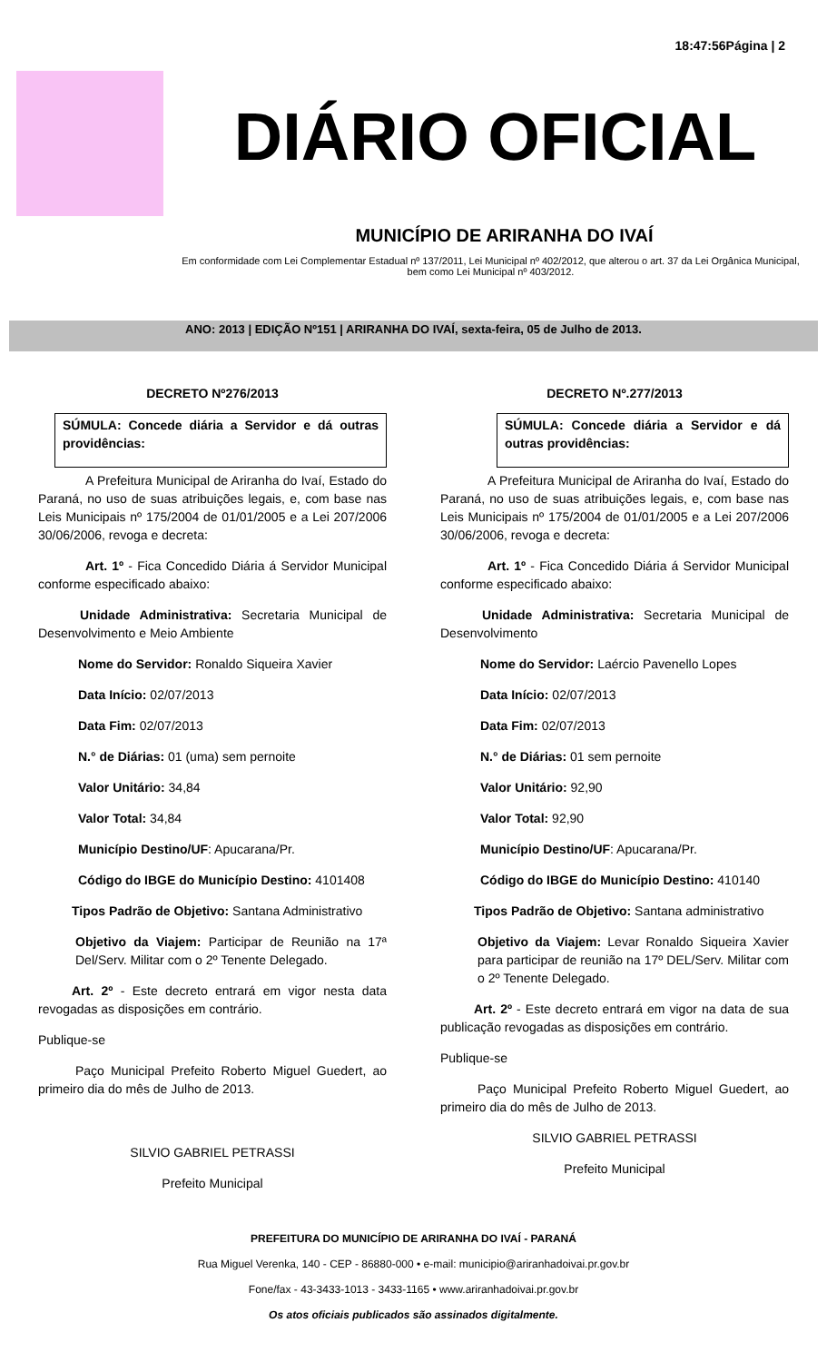18:47:56Página | 2
DIÁRIO OFICIAL
MUNICÍPIO DE ARIRANHA DO IVAÍ
Em conformidade com Lei Complementar Estadual nº 137/2011, Lei Municipal nº 402/2012, que alterou o art. 37 da Lei Orgânica Municipal, bem como Lei Municipal nº 403/2012.
ANO: 2013 | EDIÇÃO Nº151 | ARIRANHA DO IVAÍ, sexta-feira, 05 de Julho de 2013.
DECRETO Nº276/2013
SÚMULA: Concede diária a Servidor e dá outras providências:
A Prefeitura Municipal de Ariranha do Ivaí, Estado do Paraná, no uso de suas atribuições legais, e, com base nas Leis Municipais nº 175/2004 de 01/01/2005 e a Lei 207/2006 30/06/2006, revoga e decreta:
Art. 1º - Fica Concedido Diária á Servidor Municipal conforme especificado abaixo:
Unidade Administrativa: Secretaria Municipal de Desenvolvimento e Meio Ambiente
Nome do Servidor: Ronaldo Siqueira Xavier
Data Início: 02/07/2013
Data Fim: 02/07/2013
N.° de Diárias: 01 (uma) sem pernoite
Valor Unitário: 34,84
Valor Total: 34,84
Município Destino/UF: Apucarana/Pr.
Código do IBGE do Município Destino: 4101408
Tipos Padrão de Objetivo: Santana Administrativo
Objetivo da Viajem: Participar de Reunião na 17ª Del/Serv. Militar com o 2º Tenente Delegado.
Art. 2º - Este decreto entrará em vigor nesta data revogadas as disposições em contrário.
Publique-se
Paço Municipal Prefeito Roberto Miguel Guedert, ao primeiro dia do mês de Julho de 2013.
SILVIO GABRIEL PETRASSI
Prefeito Municipal
DECRETO Nº.277/2013
SÚMULA: Concede diária a Servidor e dá outras providências:
A Prefeitura Municipal de Ariranha do Ivaí, Estado do Paraná, no uso de suas atribuições legais, e, com base nas Leis Municipais nº 175/2004 de 01/01/2005 e a Lei 207/2006 30/06/2006, revoga e decreta:
Art. 1º - Fica Concedido Diária á Servidor Municipal conforme especificado abaixo:
Unidade Administrativa: Secretaria Municipal de Desenvolvimento
Nome do Servidor: Laércio Pavenello Lopes
Data Início: 02/07/2013
Data Fim: 02/07/2013
N.° de Diárias: 01 sem pernoite
Valor Unitário: 92,90
Valor Total: 92,90
Município Destino/UF: Apucarana/Pr.
Código do IBGE do Município Destino: 410140
Tipos Padrão de Objetivo: Santana administrativo
Objetivo da Viajem: Levar Ronaldo Siqueira Xavier para participar de reunião na 17º DEL/Serv. Militar com o 2º Tenente Delegado.
Art. 2º - Este decreto entrará em vigor na data de sua publicação revogadas as disposições em contrário.
Publique-se
Paço Municipal Prefeito Roberto Miguel Guedert, ao primeiro dia do mês de Julho de 2013.
SILVIO GABRIEL PETRASSI
Prefeito Municipal
PREFEITURA DO MUNICÍPIO DE ARIRANHA DO IVAÍ - PARANÁ
Rua Miguel Verenka, 140 - CEP - 86880-000 • e-mail: municipio@ariranhadoivai.pr.gov.br
Fone/fax - 43-3433-1013 - 3433-1165 • www.ariranhadoivai.pr.gov.br
Os atos oficiais publicados são assinados digitalmente.